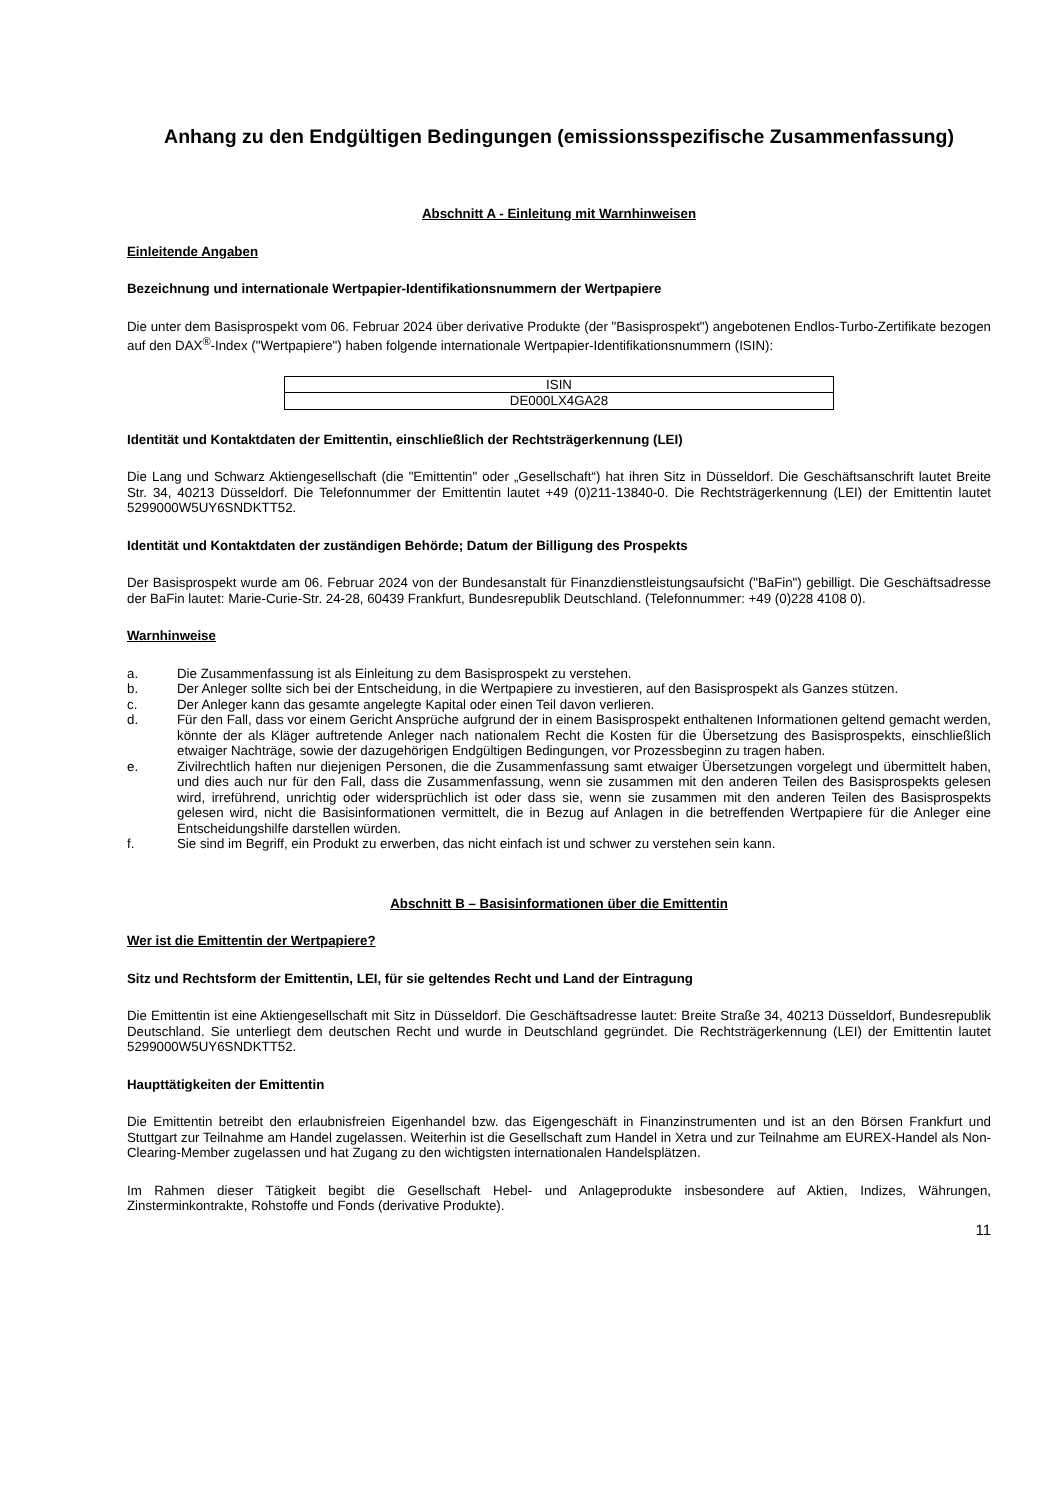Anhang zu den Endgültigen Bedingungen (emissionsspezifische Zusammenfassung)
Abschnitt A - Einleitung mit Warnhinweisen
Einleitende Angaben
Bezeichnung und internationale Wertpapier-Identifikationsnummern der Wertpapiere
Die unter dem Basisprospekt vom 06. Februar 2024 über derivative Produkte (der "Basisprospekt") angebotenen Endlos-Turbo-Zertifikate bezogen auf den DAX<sup>®</sup>-Index ("Wertpapiere") haben folgende internationale Wertpapier-Identifikationsnummern (ISIN):
| ISIN |
| DE000LX4GA28 |
Identität und Kontaktdaten der Emittentin, einschließlich der Rechtsträgerkennung (LEI)
Die Lang und Schwarz Aktiengesellschaft (die "Emittentin" oder „Gesellschaft“) hat ihren Sitz in Düsseldorf. Die Geschäftsanschrift lautet Breite Str. 34, 40213 Düsseldorf. Die Telefonnummer der Emittentin lautet +49 (0)211-13840-0. Die Rechtsträgerkennung (LEI) der Emittentin lautet 5299000W5UY6SNDKTT52.
Identität und Kontaktdaten der zuständigen Behörde; Datum der Billigung des Prospekts
Der Basisprospekt wurde am 06. Februar 2024 von der Bundesanstalt für Finanzdienstleistungsaufsicht ("BaFin") gebilligt. Die Geschäftsadresse der BaFin lautet: Marie-Curie-Str. 24-28, 60439 Frankfurt, Bundesrepublik Deutschland. (Telefonnummer: +49 (0)228 4108 0).
Warnhinweise
a. Die Zusammenfassung ist als Einleitung zu dem Basisprospekt zu verstehen.
b. Der Anleger sollte sich bei der Entscheidung, in die Wertpapiere zu investieren, auf den Basisprospekt als Ganzes stützen.
c. Der Anleger kann das gesamte angelegte Kapital oder einen Teil davon verlieren.
d. Für den Fall, dass vor einem Gericht Ansprüche aufgrund der in einem Basisprospekt enthaltenen Informationen geltend gemacht werden, könnte der als Kläger auftretende Anleger nach nationalem Recht die Kosten für die Übersetzung des Basisprospekts, einschließlich etwaiger Nachträge, sowie der dazugehörigen Endgültigen Bedingungen, vor Prozessbeginn zu tragen haben.
e. Zivilrechtlich haften nur diejenigen Personen, die die Zusammenfassung samt etwaiger Übersetzungen vorgelegt und übermittelt haben, und dies auch nur für den Fall, dass die Zusammenfassung, wenn sie zusammen mit den anderen Teilen des Basisprospekts gelesen wird, irreführend, unrichtig oder widersprüchlich ist oder dass sie, wenn sie zusammen mit den anderen Teilen des Basisprospekts gelesen wird, nicht die Basisinformationen vermittelt, die in Bezug auf Anlagen in die betreffenden Wertpapiere für die Anleger eine Entscheidungshilfe darstellen würden.
f. Sie sind im Begriff, ein Produkt zu erwerben, das nicht einfach ist und schwer zu verstehen sein kann.
Abschnitt B – Basisinformationen über die Emittentin
Wer ist die Emittentin der Wertpapiere?
Sitz und Rechtsform der Emittentin, LEI, für sie geltendes Recht und Land der Eintragung
Die Emittentin ist eine Aktiengesellschaft mit Sitz in Düsseldorf. Die Geschäftsadresse lautet: Breite Straße 34, 40213 Düsseldorf, Bundesrepublik Deutschland. Sie unterliegt dem deutschen Recht und wurde in Deutschland gegründet. Die Rechtsträgerkennung (LEI) der Emittentin lautet 5299000W5UY6SNDKTT52.
Haupttätigkeiten der Emittentin
Die Emittentin betreibt den erlaubnisfreien Eigenhandel bzw. das Eigengeschäft in Finanzinstrumenten und ist an den Börsen Frankfurt und Stuttgart zur Teilnahme am Handel zugelassen. Weiterhin ist die Gesellschaft zum Handel in Xetra und zur Teilnahme am EUREX-Handel als Non-Clearing-Member zugelassen und hat Zugang zu den wichtigsten internationalen Handelsplätzen.
Im Rahmen dieser Tätigkeit begibt die Gesellschaft Hebel- und Anlageprodukte insbesondere auf Aktien, Indizes, Währungen, Zinsterminkontrakte, Rohstoffe und Fonds (derivative Produkte).
11